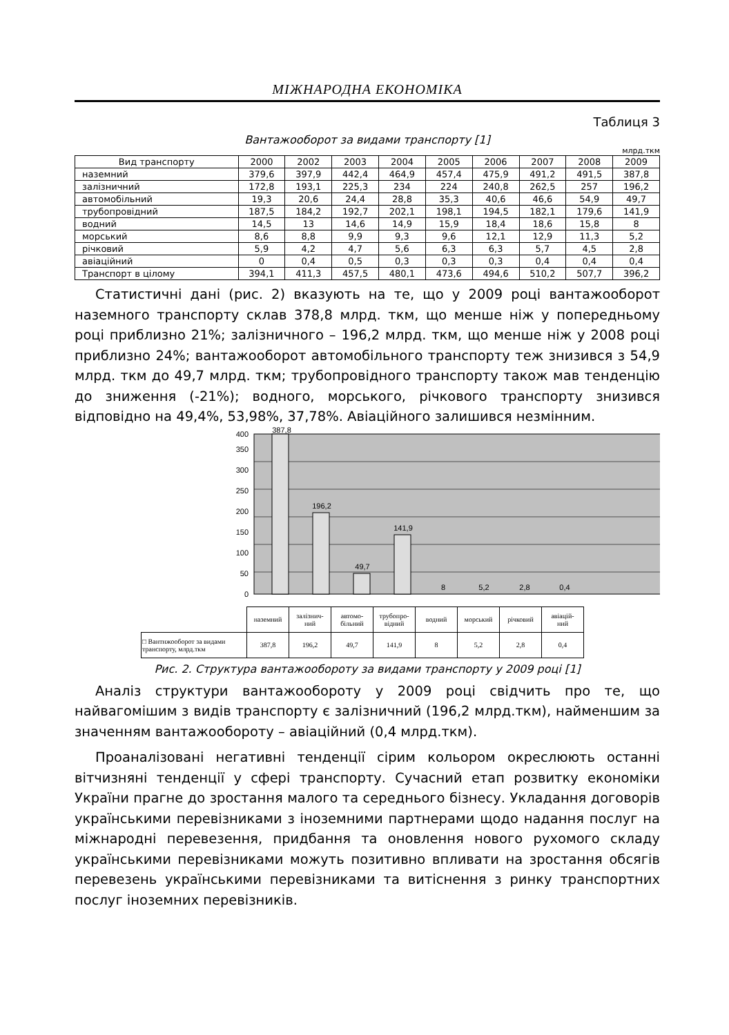МІЖНАРОДНА ЕКОНОМІКА
Таблиця 3
Вантажооборот за видами транспорту [1]
млрд.ткм
| Вид транспорту | 2000 | 2002 | 2003 | 2004 | 2005 | 2006 | 2007 | 2008 | 2009 |
| --- | --- | --- | --- | --- | --- | --- | --- | --- | --- |
| наземний | 379,6 | 397,9 | 442,4 | 464,9 | 457,4 | 475,9 | 491,2 | 491,5 | 387,8 |
| залізничний | 172,8 | 193,1 | 225,3 | 234 | 224 | 240,8 | 262,5 | 257 | 196,2 |
| автомобільний | 19,3 | 20,6 | 24,4 | 28,8 | 35,3 | 40,6 | 46,6 | 54,9 | 49,7 |
| трубопровідний | 187,5 | 184,2 | 192,7 | 202,1 | 198,1 | 194,5 | 182,1 | 179,6 | 141,9 |
| водний | 14,5 | 13 | 14,6 | 14,9 | 15,9 | 18,4 | 18,6 | 15,8 | 8 |
| морський | 8,6 | 8,8 | 9,9 | 9,3 | 9,6 | 12,1 | 12,9 | 11,3 | 5,2 |
| річковий | 5,9 | 4,2 | 4,7 | 5,6 | 6,3 | 6,3 | 5,7 | 4,5 | 2,8 |
| авіаційний | 0 | 0,4 | 0,5 | 0,3 | 0,3 | 0,3 | 0,4 | 0,4 | 0,4 |
| Транспорт в цілому | 394,1 | 411,3 | 457,5 | 480,1 | 473,6 | 494,6 | 510,2 | 507,7 | 396,2 |
Статистичні дані (рис. 2) вказують на те, що у 2009 році вантажооборот наземного транспорту склав 378,8 млрд. ткм, що менше ніж у попередньому році приблизно 21%; залізничного – 196,2 млрд. ткм, що менше ніж у 2008 році приблизно 24%; вантажооборот автомобільного транспорту теж знизився з 54,9 млрд. ткм до 49,7 млрд. ткм; трубопровідного транспорту також мав тенденцію до зниження (-21%); водного, морського, річкового транспорту знизився відповідно на 49,4%, 53,98%, 37,78%. Авіаційного залишився незмінним.
0
50
100
150
200
250
300
350
400
387,8
196,2
49,7
141,9
8
5,2
2,8
0,4
| | наземний | залізнич- ний | автомо- більний | трубопро- відний | водний | морський | річковий | авіацій- ний |
| □ Вантнжооборот за видами транспорту, млрд.ткм | 387,8 | 196,2 | 49,7 | 141,9 | 8 | 5,2 | 2,8 | 0,4 |
Рис. 2. Структура вантажообороту за видами транспорту у 2009 році [1]
Аналіз структури вантажообороту у 2009 році свідчить про те, що найвагомішим з видів транспорту є залізничний (196,2 млрд.ткм), найменшим за значенням вантажообороту – авіаційний (0,4 млрд.ткм).
Проаналізовані негативні тенденції сірим кольором окреслюють останні вітчизняні тенденції у сфері транспорту. Сучасний етап розвитку економіки України прагне до зростання малого та середнього бізнесу. Укладання договорів українськими перевізниками з іноземними партнерами щодо надання послуг на міжнародні перевезення, придбання та оновлення нового рухомого складу українськими перевізниками можуть позитивно впливати на зростання обсягів перевезень українськими перевізниками та витіснення з ринку транспортних послуг іноземних перевізників.